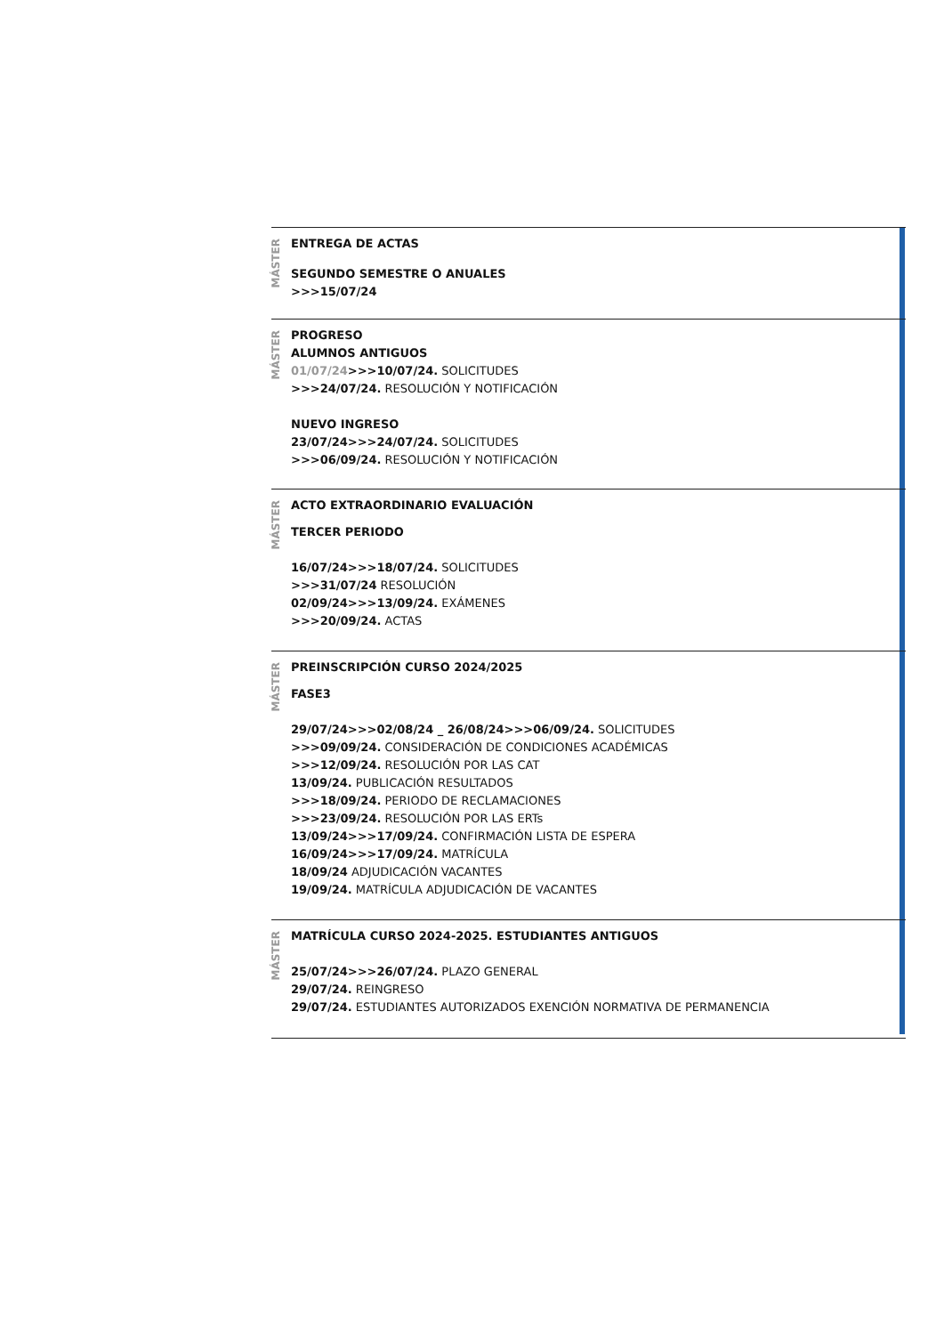MÁSTER
ENTREGA DE ACTAS
SEGUNDO SEMESTRE O ANUALES
>>>15/07/24
MÁSTER
PROGRESO
ALUMNOS ANTIGUOS
01/07/24>>>10/07/24. SOLICITUDES
>>>24/07/24. RESOLUCIÓN Y NOTIFICACIÓN
NUEVO INGRESO
23/07/24>>>24/07/24. SOLICITUDES
>>>06/09/24. RESOLUCIÓN Y NOTIFICACIÓN
MÁSTER
ACTO EXTRAORDINARIO EVALUACIÓN
TERCER PERIODO
16/07/24>>>18/07/24. SOLICITUDES
>>>31/07/24 RESOLUCIÓN
02/09/24>>>13/09/24. EXÁMENES
>>>20/09/24. ACTAS
MÁSTER
PREINSCRIPCIÓN CURSO 2024/2025
FASE3
29/07/24>>>02/08/24 _ 26/08/24>>>06/09/24. SOLICITUDES
>>>09/09/24. CONSIDERACIÓN DE CONDICIONES ACADÉMICAS
>>>12/09/24. RESOLUCIÓN POR LAS CAT
13/09/24. PUBLICACIÓN RESULTADOS
>>>18/09/24. PERIODO DE RECLAMACIONES
>>>23/09/24. RESOLUCIÓN POR LAS ERTs
13/09/24>>>17/09/24. CONFIRMACIÓN LISTA DE ESPERA
16/09/24>>>17/09/24. MATRÍCULA
18/09/24 ADJUDICACIÓN VACANTES
19/09/24. MATRÍCULA ADJUDICACIÓN DE VACANTES
MÁSTER
MATRÍCULA CURSO 2024-2025. ESTUDIANTES ANTIGUOS
25/07/24>>>26/07/24. PLAZO GENERAL
29/07/24. REINGRESO
29/07/24. ESTUDIANTES AUTORIZADOS EXENCIÓN NORMATIVA DE PERMANENCIA